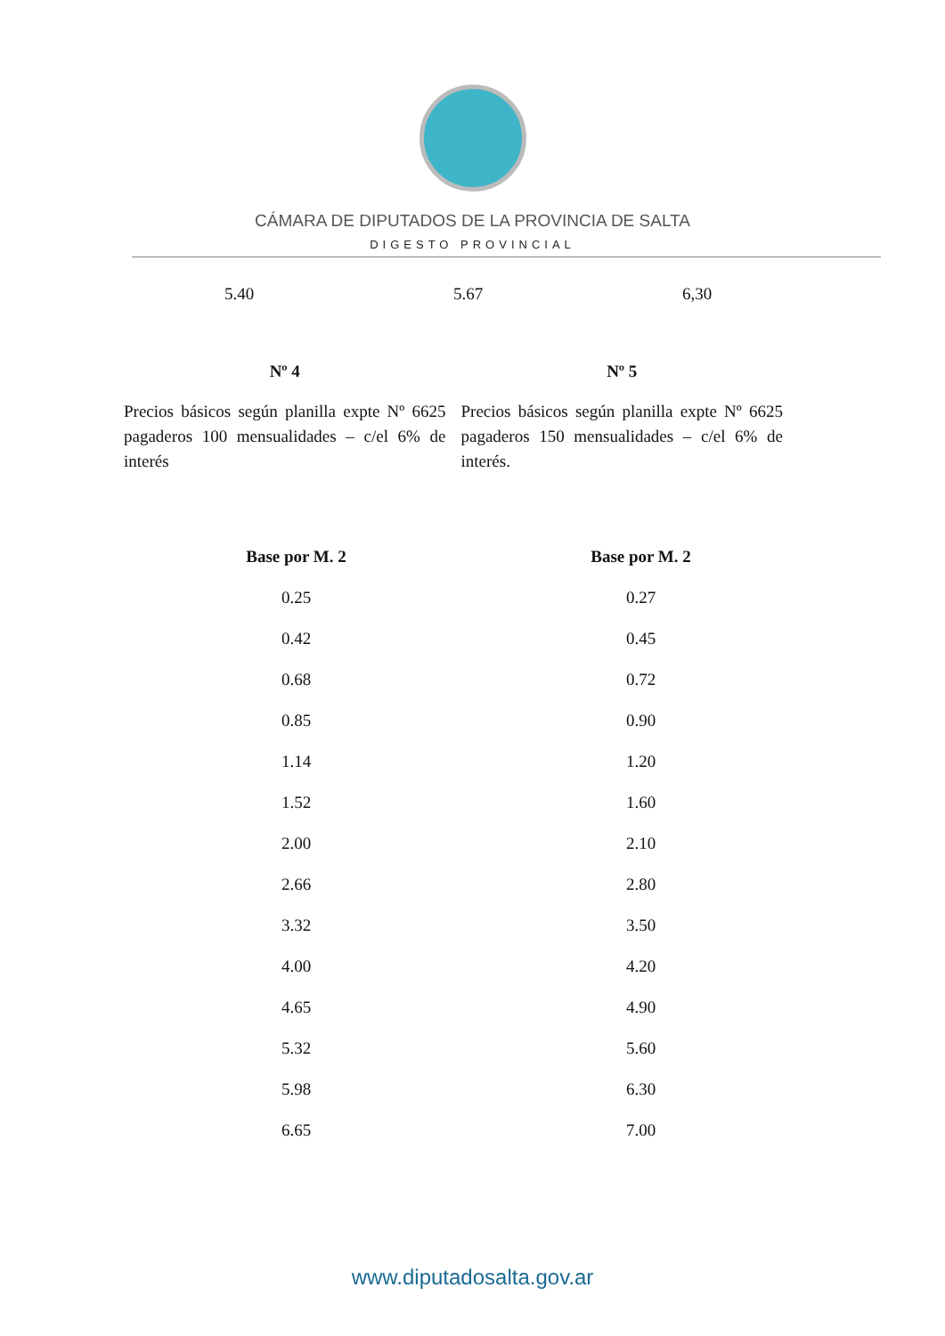CÁMARA DE DIPUTADOS DE LA PROVINCIA DE SALTA
DIGESTO PROVINCIAL
5.40 5.67 6,30
Nº 4
Precios básicos según planilla expte Nº 6625 pagaderos 100 mensualidades – c/el 6% de interés
Nº 5
Precios básicos según planilla expte Nº 6625 pagaderos 150 mensualidades – c/el 6% de interés.
| Base por M. 2 | Base por M. 2 |
| --- | --- |
| 0.25 | 0.27 |
| 0.42 | 0.45 |
| 0.68 | 0.72 |
| 0.85 | 0.90 |
| 1.14 | 1.20 |
| 1.52 | 1.60 |
| 2.00 | 2.10 |
| 2.66 | 2.80 |
| 3.32 | 3.50 |
| 4.00 | 4.20 |
| 4.65 | 4.90 |
| 5.32 | 5.60 |
| 5.98 | 6.30 |
| 6.65 | 7.00 |
www.diputadosalta.gov.ar